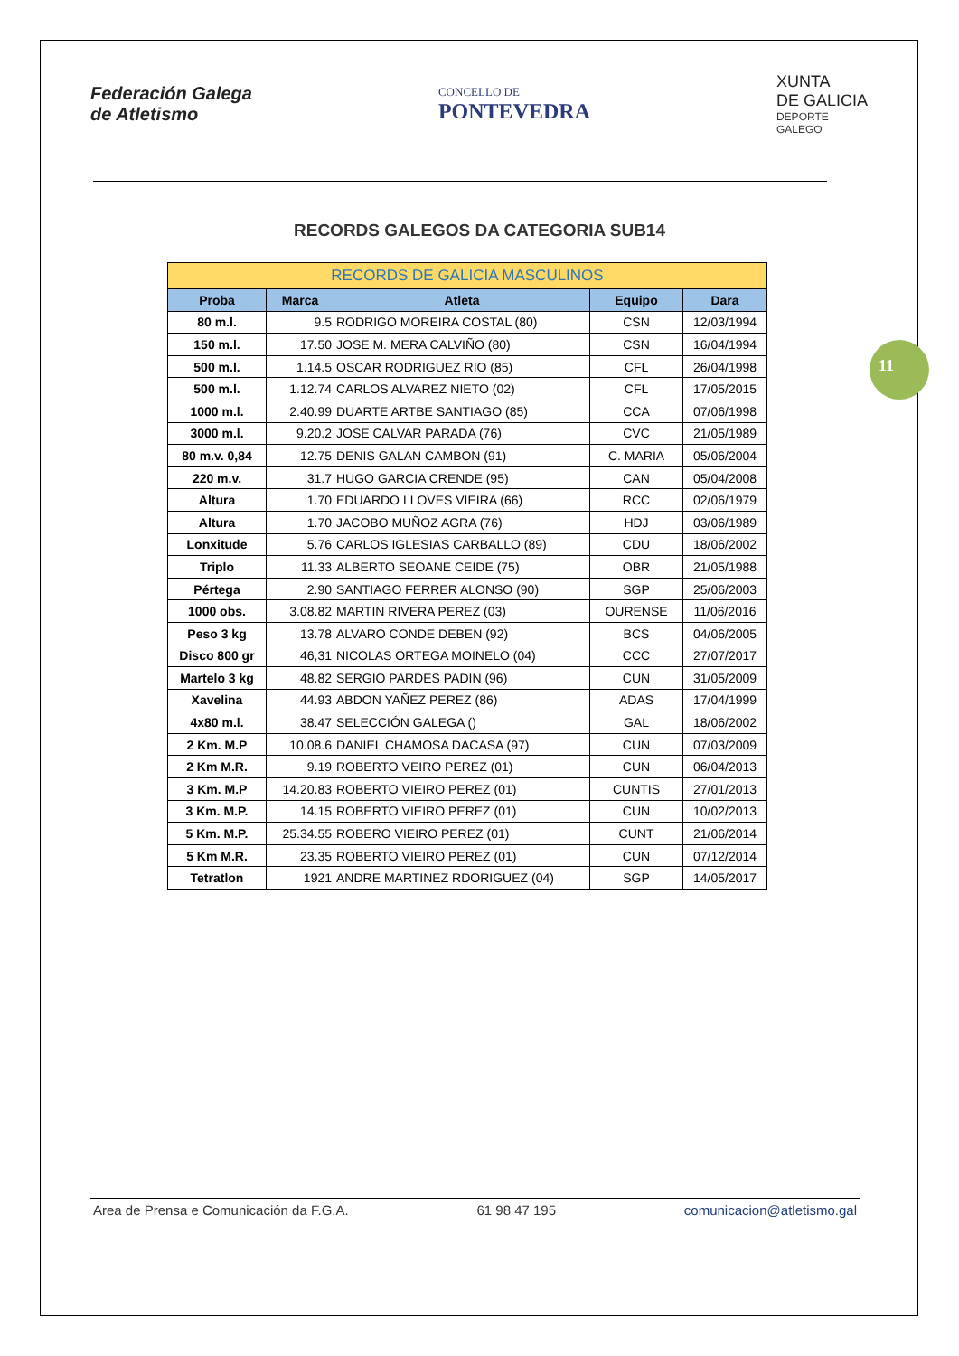Federación Galega
de Atletismo
CONCELLO DE
PONTEVEDRA
XUNTA
DE GALICIA
DEPORTE
GALEGO
RECORDS GALEGOS DA CATEGORIA SUB14
11
| RECORDS DE GALICIA MASCULINOS | | | | |
| --- | --- | --- | --- | --- |
| Proba | Marca | Atleta | Equipo | Dara |
| 80 m.l. | 9.5 | RODRIGO MOREIRA COSTAL (80) | CSN | 12/03/1994 |
| 150 m.l. | 17.50 | JOSE M. MERA CALVIÑO (80) | CSN | 16/04/1994 |
| 500 m.l. | 1.14.5 | OSCAR RODRIGUEZ RIO (85) | CFL | 26/04/1998 |
| 500 m.l. | 1.12.74 | CARLOS ALVAREZ NIETO (02) | CFL | 17/05/2015 |
| 1000 m.l. | 2.40.99 | DUARTE ARTBE SANTIAGO (85) | CCA | 07/06/1998 |
| 3000 m.l. | 9.20.2 | JOSE CALVAR PARADA (76) | CVC | 21/05/1989 |
| 80 m.v. 0,84 | 12.75 | DENIS GALAN CAMBON (91) | C. MARIA | 05/06/2004 |
| 220 m.v. | 31.7 | HUGO GARCIA CRENDE (95) | CAN | 05/04/2008 |
| Altura | 1.70 | EDUARDO LLOVES VIEIRA (66) | RCC | 02/06/1979 |
| Altura | 1.70 | JACOBO MUÑOZ AGRA (76) | HDJ | 03/06/1989 |
| Lonxitude | 5.76 | CARLOS IGLESIAS CARBALLO (89) | CDU | 18/06/2002 |
| Triplo | 11.33 | ALBERTO SEOANE CEIDE (75) | OBR | 21/05/1988 |
| Pértega | 2.90 | SANTIAGO FERRER ALONSO (90) | SGP | 25/06/2003 |
| 1000 obs. | 3.08.82 | MARTIN RIVERA PEREZ (03) | OURENSE | 11/06/2016 |
| Peso 3 kg | 13.78 | ALVARO CONDE DEBEN (92) | BCS | 04/06/2005 |
| Disco 800 gr | 46,31 | NICOLAS ORTEGA MOINELO (04) | CCC | 27/07/2017 |
| Martelo 3 kg | 48.82 | SERGIO PARDES PADIN (96) | CUN | 31/05/2009 |
| Xavelina | 44.93 | ABDON YAÑEZ PEREZ (86) | ADAS | 17/04/1999 |
| 4x80 m.l. | 38.47 | SELECCIÓN GALEGA () | GAL | 18/06/2002 |
| 2 Km. M.P | 10.08.6 | DANIEL CHAMOSA DACASA (97) | CUN | 07/03/2009 |
| 2 Km M.R. | 9.19 | ROBERTO VEIRO PEREZ (01) | CUN | 06/04/2013 |
| 3 Km. M.P | 14.20.83 | ROBERTO VIEIRO PEREZ (01) | CUNTIS | 27/01/2013 |
| 3 Km. M.P. | 14.15 | ROBERTO VIEIRO PEREZ (01) | CUN | 10/02/2013 |
| 5 Km. M.P. | 25.34.55 | ROBERO VIEIRO PEREZ (01) | CUNT | 21/06/2014 |
| 5 Km M.R. | 23.35 | ROBERTO VIEIRO PEREZ (01) | CUN | 07/12/2014 |
| Tetratlon | 1921 | ANDRE MARTINEZ RDORIGUEZ (04) | SGP | 14/05/2017 |
Area de Prensa e Comunicación da F.G.A. 61 98 47 195 comunicacion@atletismo.gal